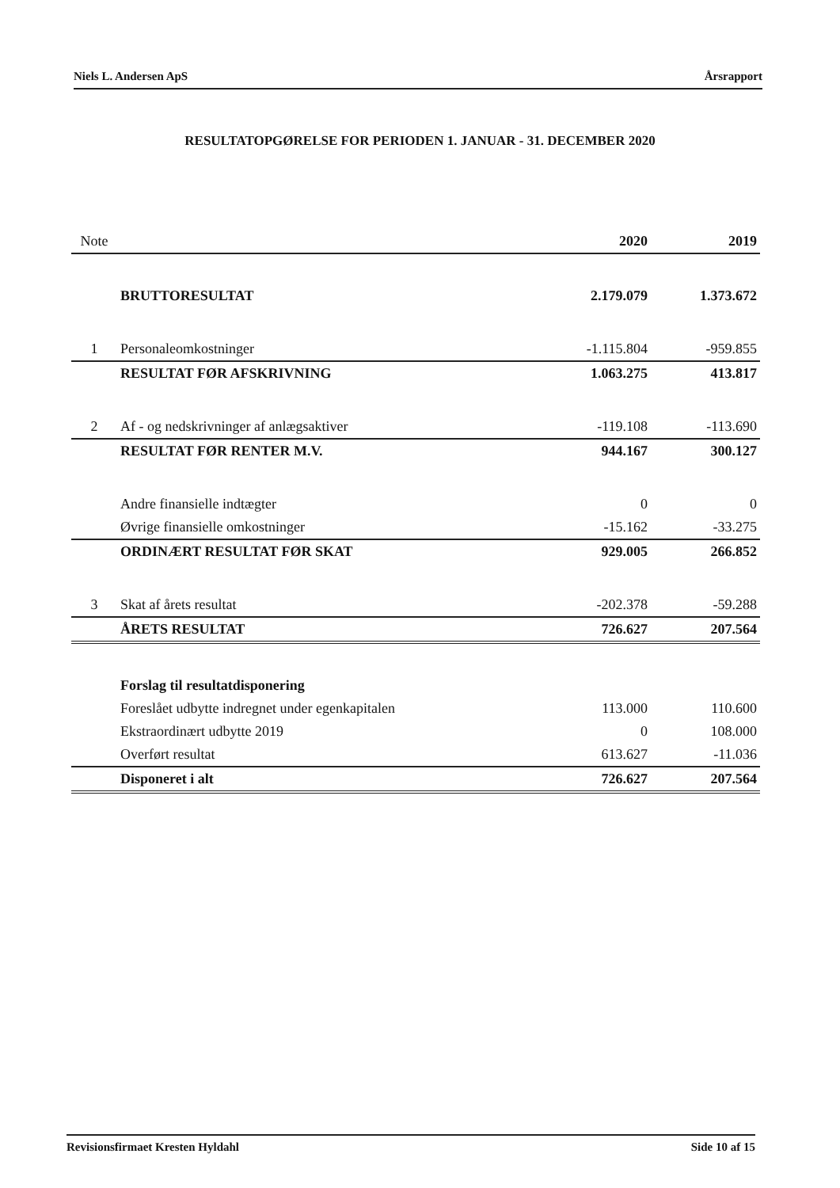Niels L. Andersen ApS Årsrapport
RESULTATOPGØRELSE FOR PERIODEN 1. JANUAR - 31. DECEMBER 2020
| Note | | 2020 | 2019 |
| --- | --- | --- | --- |
| | BRUTTORESULTAT | 2.179.079 | 1.373.672 |
| 1 | Personaleomkostninger | -1.115.804 | -959.855 |
| | RESULTAT FØR AFSKRIVNING | 1.063.275 | 413.817 |
| 2 | Af - og nedskrivninger af anlægsaktiver | -119.108 | -113.690 |
| | RESULTAT FØR RENTER M.V. | 944.167 | 300.127 |
| | Andre finansielle indtægter | 0 | 0 |
| | Øvrige finansielle omkostninger | -15.162 | -33.275 |
| | ORDINÆRT RESULTAT FØR SKAT | 929.005 | 266.852 |
| 3 | Skat af årets resultat | -202.378 | -59.288 |
| | ÅRETS RESULTAT | 726.627 | 207.564 |
| | Forslag til resultatdisponering | | |
| | Foreslået udbytte indregnet under egenkapitalen | 113.000 | 110.600 |
| | Ekstraordinært udbytte 2019 | 0 | 108.000 |
| | Overført resultat | 613.627 | -11.036 |
| | Disponeret i alt | 726.627 | 207.564 |
Revisionsfirmaet Kresten Hyldahl Side 10 af 15